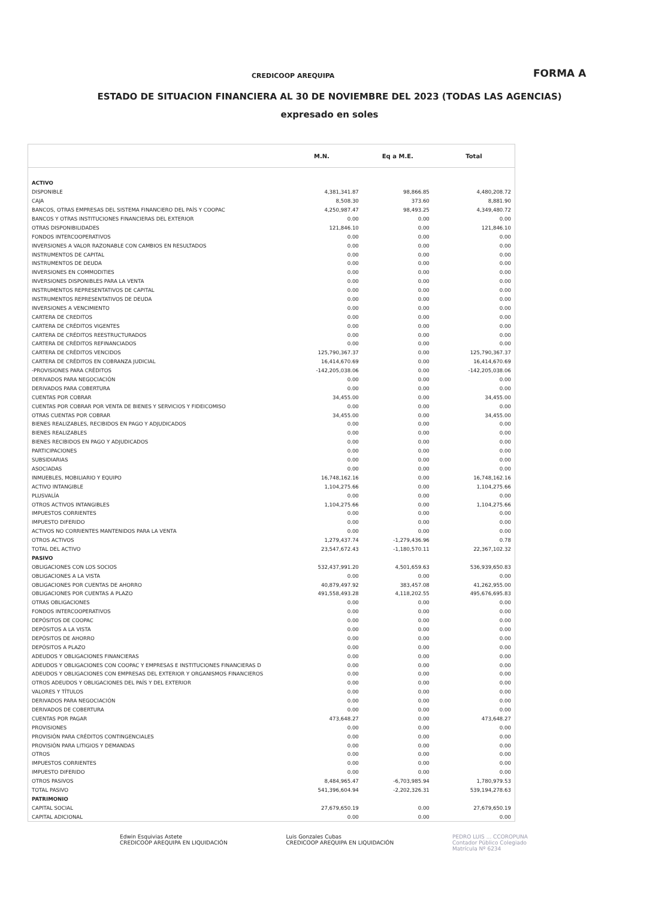CREDICOOP AREQUIPA FORMA A
ESTADO DE SITUACION FINANCIERA AL 30 DE NOVIEMBRE DEL 2023 (TODAS LAS AGENCIAS)
expresado en soles
| | M.N. | Eq a M.E. | Total |
| --- | --- | --- | --- |
| ACTIVO | | | |
| DISPONIBLE | 4,381,341.87 | 98,866.85 | 4,480,208.72 |
| CAJA | 8,508.30 | 373.60 | 8,881.90 |
| BANCOS, OTRAS EMPRESAS DEL SISTEMA FINANCIERO DEL PAÍS Y COOPAC | 4,250,987.47 | 98,493.25 | 4,349,480.72 |
| BANCOS Y OTRAS INSTITUCIONES FINANCIERAS DEL EXTERIOR | 0.00 | 0.00 | 0.00 |
| OTRAS DISPONIBILIDADES | 121,846.10 | 0.00 | 121,846.10 |
| FONDOS INTERCOOPERATIVOS | 0.00 | 0.00 | 0.00 |
| INVERSIONES A VALOR RAZONABLE CON CAMBIOS EN RESULTADOS | 0.00 | 0.00 | 0.00 |
| INSTRUMENTOS DE CAPITAL | 0.00 | 0.00 | 0.00 |
| INSTRUMENTOS DE DEUDA | 0.00 | 0.00 | 0.00 |
| INVERSIONES EN COMMODITIES | 0.00 | 0.00 | 0.00 |
| INVERSIONES DISPONIBLES PARA LA VENTA | 0.00 | 0.00 | 0.00 |
| INSTRUMENTOS REPRESENTATIVOS DE CAPITAL | 0.00 | 0.00 | 0.00 |
| INSTRUMENTOS REPRESENTATIVOS DE DEUDA | 0.00 | 0.00 | 0.00 |
| INVERSIONES A VENCIMIENTO | 0.00 | 0.00 | 0.00 |
| CARTERA DE CREDITOS | 0.00 | 0.00 | 0.00 |
| CARTERA DE CRÉDITOS VIGENTES | 0.00 | 0.00 | 0.00 |
| CARTERA DE CRÉDITOS REESTRUCTURADOS | 0.00 | 0.00 | 0.00 |
| CARTERA DE CRÉDITOS REFINANCIADOS | 0.00 | 0.00 | 0.00 |
| CARTERA DE CRÉDITOS VENCIDOS | 125,790,367.37 | 0.00 | 125,790,367.37 |
| CARTERA DE CRÉDITOS EN COBRANZA JUDICIAL | 16,414,670.69 | 0.00 | 16,414,670.69 |
| -PROVISIONES PARA CRÉDITOS | -142,205,038.06 | 0.00 | -142,205,038.06 |
| DERIVADOS PARA NEGOCIACIÓN | 0.00 | 0.00 | 0.00 |
| DERIVADOS PARA COBERTURA | 0.00 | 0.00 | 0.00 |
| CUENTAS POR COBRAR | 34,455.00 | 0.00 | 34,455.00 |
| CUENTAS POR COBRAR POR VENTA DE BIENES Y SERVICIOS Y FIDEICOMISO | 0.00 | 0.00 | 0.00 |
| OTRAS CUENTAS POR COBRAR | 34,455.00 | 0.00 | 34,455.00 |
| BIENES REALIZABLES, RECIBIDOS EN PAGO Y ADJUDICADOS | 0.00 | 0.00 | 0.00 |
| BIENES REALIZABLES | 0.00 | 0.00 | 0.00 |
| BIENES RECIBIDOS EN PAGO Y ADJUDICADOS | 0.00 | 0.00 | 0.00 |
| PARTICIPACIONES | 0.00 | 0.00 | 0.00 |
| SUBSIDIARIAS | 0.00 | 0.00 | 0.00 |
| ASOCIADAS | 0.00 | 0.00 | 0.00 |
| INMUEBLES, MOBILIARIO Y EQUIPO | 16,748,162.16 | 0.00 | 16,748,162.16 |
| ACTIVO INTANGIBLE | 1,104,275.66 | 0.00 | 1,104,275.66 |
| PLUSVALÍA | 0.00 | 0.00 | 0.00 |
| OTROS ACTIVOS INTANGIBLES | 1,104,275.66 | 0.00 | 1,104,275.66 |
| IMPUESTOS CORRIENTES | 0.00 | 0.00 | 0.00 |
| IMPUESTO DIFERIDO | 0.00 | 0.00 | 0.00 |
| ACTIVOS NO CORRIENTES MANTENIDOS PARA LA VENTA | 0.00 | 0.00 | 0.00 |
| OTROS ACTIVOS | 1,279,437.74 | -1,279,436.96 | 0.78 |
| TOTAL DEL ACTIVO | 23,547,672.43 | -1,180,570.11 | 22,367,102.32 |
| PASIVO | | | |
| OBLIGACIONES CON LOS SOCIOS | 532,437,991.20 | 4,501,659.63 | 536,939,650.83 |
| OBLIGACIONES A LA VISTA | 0.00 | 0.00 | 0.00 |
| OBLIGACIONES POR CUENTAS DE AHORRO | 40,879,497.92 | 383,457.08 | 41,262,955.00 |
| OBLIGACIONES POR CUENTAS A PLAZO | 491,558,493.28 | 4,118,202.55 | 495,676,695.83 |
| OTRAS OBLIGACIONES | 0.00 | 0.00 | 0.00 |
| FONDOS INTERCOOPERATIVOS | 0.00 | 0.00 | 0.00 |
| DEPÓSITOS DE COOPAC | 0.00 | 0.00 | 0.00 |
| DEPÓSITOS A LA VISTA | 0.00 | 0.00 | 0.00 |
| DEPÓSITOS DE AHORRO | 0.00 | 0.00 | 0.00 |
| DEPÓSITOS A PLAZO | 0.00 | 0.00 | 0.00 |
| ADEUDOS Y OBLIGACIONES FINANCIERAS | 0.00 | 0.00 | 0.00 |
| ADEUDOS Y OBLIGACIONES CON COOPAC Y EMPRESAS E INSTITUCIONES FINANCIERAS D | 0.00 | 0.00 | 0.00 |
| ADEUDOS Y OBLIGACIONES CON EMPRESAS DEL EXTERIOR Y ORGANISMOS FINANCIEROS | 0.00 | 0.00 | 0.00 |
| OTROS ADEUDOS Y OBLIGACIONES DEL PAÍS Y DEL EXTERIOR | 0.00 | 0.00 | 0.00 |
| VALORES Y TÍTULOS | 0.00 | 0.00 | 0.00 |
| DERIVADOS PARA NEGOCIACIÓN | 0.00 | 0.00 | 0.00 |
| DERIVADOS DE COBERTURA | 0.00 | 0.00 | 0.00 |
| CUENTAS POR PAGAR | 473,648.27 | 0.00 | 473,648.27 |
| PROVISIONES | 0.00 | 0.00 | 0.00 |
| PROVISIÓN PARA CRÉDITOS CONTINGENCIALES | 0.00 | 0.00 | 0.00 |
| PROVISIÓN PARA LITIGIOS Y DEMANDAS | 0.00 | 0.00 | 0.00 |
| OTROS | 0.00 | 0.00 | 0.00 |
| IMPUESTOS CORRIENTES | 0.00 | 0.00 | 0.00 |
| IMPUESTO DIFERIDO | 0.00 | 0.00 | 0.00 |
| OTROS PASIVOS | 8,484,965.47 | -6,703,985.94 | 1,780,979.53 |
| TOTAL PASIVO | 541,396,604.94 | -2,202,326.31 | 539,194,278.63 |
| PATRIMONIO | | | |
| CAPITAL SOCIAL | 27,679,650.19 | 0.00 | 27,679,650.19 |
| CAPITAL ADICIONAL | 0.00 | 0.00 | 0.00 |
Edwin Esquivias Astete
CREDICOOP AREQUIPA EN LIQUIDACIÓN
Luis Gonzales Cubas
CREDICOOP AREQUIPA EN LIQUIDACIÓN
PEDRO LUIS ... CCOROPUNA
Contador Público Colegiado
Matrícula Nº 6234